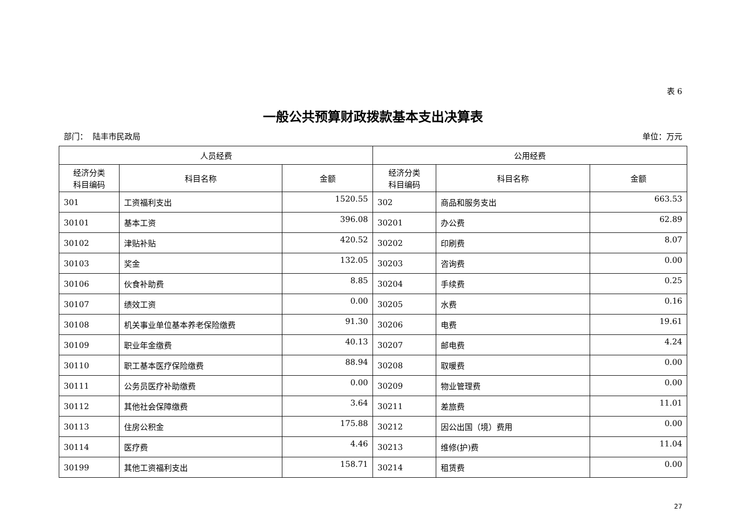表 6
一般公共预算财政拨款基本支出决算表
部门： 陆丰市民政局 单位：万元
| 人员经费 | | | 公用经费 | | |
| --- | --- | --- | --- | --- | --- |
| 经济分类 科目编码 | 科目名称 | 金额 | 经济分类 科目编码 | 科目名称 | 金额 |
| 301 | 工资福利支出 | 1520.55 | 302 | 商品和服务支出 | 663.53 |
| 30101 | 基本工资 | 396.08 | 30201 | 办公费 | 62.89 |
| 30102 | 津贴补贴 | 420.52 | 30202 | 印刷费 | 8.07 |
| 30103 | 奖金 | 132.05 | 30203 | 咨询费 | 0.00 |
| 30106 | 伙食补助费 | 8.85 | 30204 | 手续费 | 0.25 |
| 30107 | 绩效工资 | 0.00 | 30205 | 水费 | 0.16 |
| 30108 | 机关事业单位基本养老保险缴费 | 91.30 | 30206 | 电费 | 19.61 |
| 30109 | 职业年金缴费 | 40.13 | 30207 | 邮电费 | 4.24 |
| 30110 | 职工基本医疗保险缴费 | 88.94 | 30208 | 取暖费 | 0.00 |
| 30111 | 公务员医疗补助缴费 | 0.00 | 30209 | 物业管理费 | 0.00 |
| 30112 | 其他社会保障缴费 | 3.64 | 30211 | 差旅费 | 11.01 |
| 30113 | 住房公积金 | 175.88 | 30212 | 因公出国（境）费用 | 0.00 |
| 30114 | 医疗费 | 4.46 | 30213 | 维修(护)费 | 11.04 |
| 30199 | 其他工资福利支出 | 158.71 | 30214 | 租赁费 | 0.00 |
27